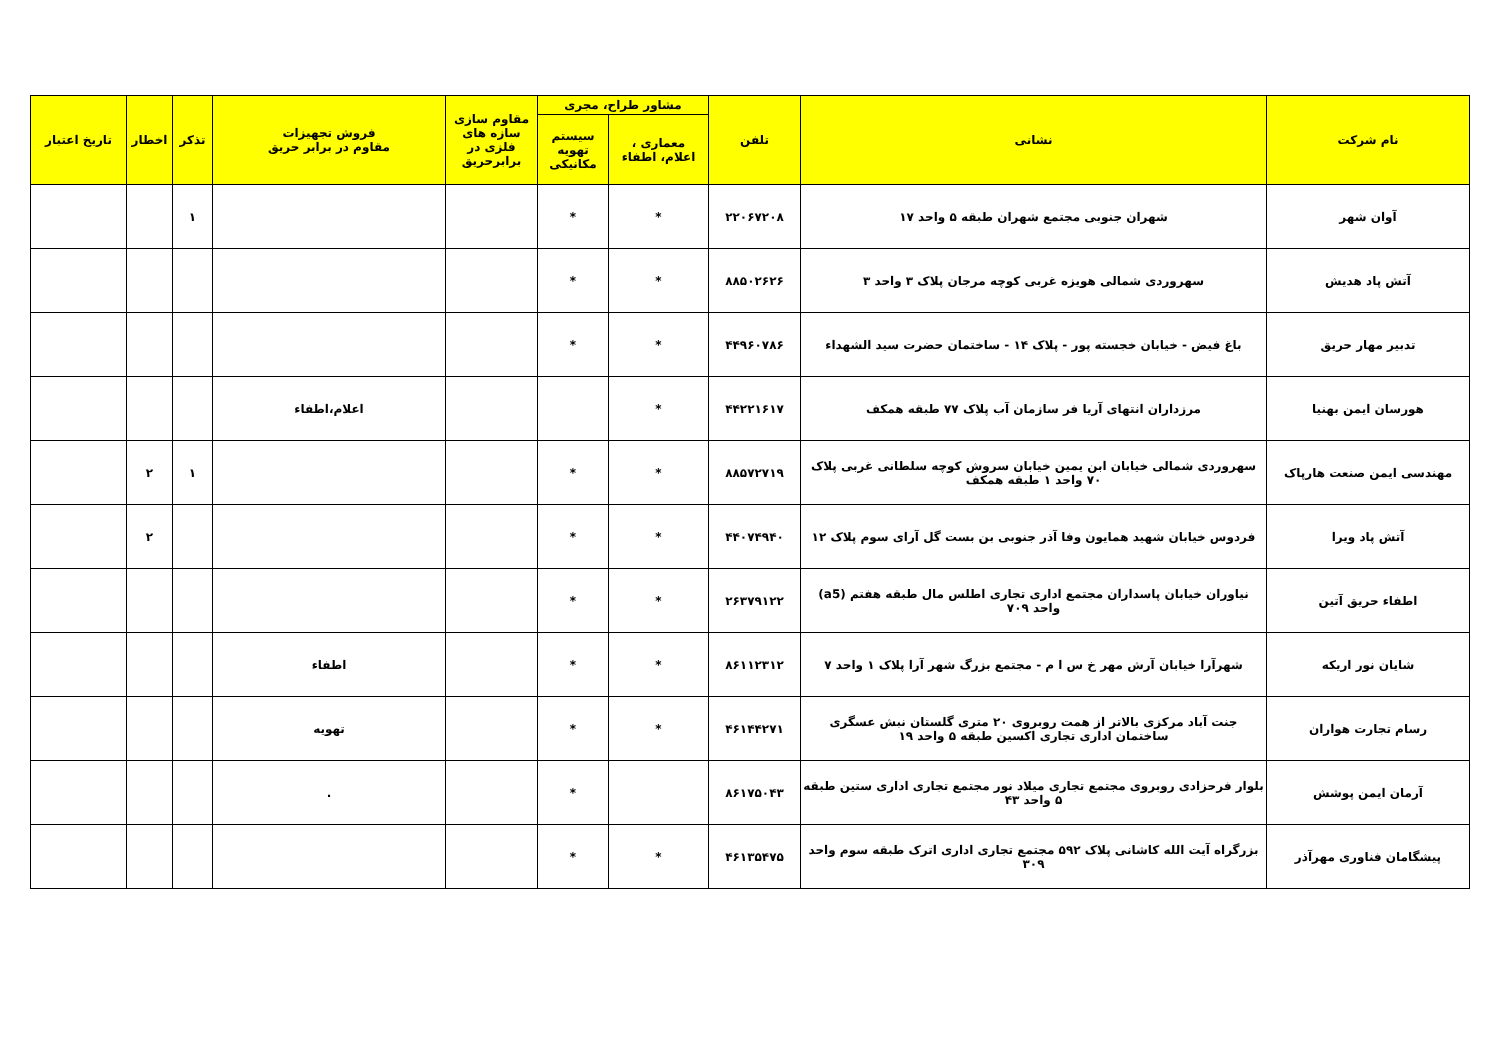| نام شرکت | نشانی | تلفن | مشاور طراح، مجری | | مقاوم سازی سازه های فلزی در برابرحریق | فروش تجهیزات مقاوم در برابر حریق | تذکر | اخطار | تاریخ اعتبار |
| --- | --- | --- | --- | --- | --- | --- | --- | --- | --- |
| | | | معماری ، اعلام، اطفاء | سیستم تهویه مکانیکی | | | | | |
| آوان شهر | شهران جنوبی مجتمع شهران طبقه ۵ واحد ۱۷ | ۲۲۰۶۷۲۰۸ | * | * | | | ۱ | | |
| آتش پاد هدیش | سهروردی شمالی هویزه غربی کوچه مرجان پلاک ۳ واحد ۳ | ۸۸۵۰۲۶۲۶ | * | * | | | | | |
| تدبیر مهار حریق | باغ فیض - خیابان خجسته پور - پلاک ۱۴ - ساختمان حضرت سید الشهداء | ۴۴۹۶۰۷۸۶ | * | * | | | | | |
| هورسان ایمن بهنیا | مرزداران انتهای آریا فر سازمان آب پلاک ۷۷ طبقه همکف | ۴۴۲۲۱۶۱۷ | * | | | اعلام،اطفاء | | | |
| مهندسی ایمن صنعت هارپاک | سهروردی شمالی خیابان ابن یمین خیابان سروش کوچه سلطانی غربی پلاک ۷۰ واحد ۱ طبقه همکف | ۸۸۵۷۲۷۱۹ | * | * | | | ۱ | ۲ | |
| آتش پاد ویرا | فردوس خیابان شهید همایون وفا آذر جنوبی بن بست گل آرای سوم پلاک ۱۲ | ۴۴۰۷۴۹۴۰ | * | * | | | | ۲ | |
| اطفاء حریق آتین | نیاوران خیابان پاسداران مجتمع اداری تجاری اطلس مال طبقه هفتم (a5) واحد ۷۰۹ | ۲۶۳۷۹۱۲۲ | * | * | | | | | |
| شایان نور اریکه | شهرآرا خیابان آرش مهر خ س ا م - مجتمع بزرگ شهر آرا پلاک ۱ واحد ۷ | ۸۶۱۱۲۳۱۲ | * | * | | اطفاء | | | |
| رسام تجارت هواران | جنت آباد مرکزی بالاتر از همت روبروی ۲۰ متری گلستان نبش عسگری ساختمان اداری تجاری اکسین طبقه ۵ واحد ۱۹ | ۴۶۱۴۴۲۷۱ | * | * | | تهویه | | | |
| آرمان ایمن پوشش | بلوار فرحزادی روبروی مجتمع تجاری میلاد نور مجتمع تجاری اداری ستین طبقه ۵ واحد ۴۳ | ۸۶۱۷۵۰۴۳ | | * | | . | | | |
| پیشگامان فناوری مهرآذر | بزرگراه آیت الله کاشانی پلاک ۵۹۲ مجتمع تجاری اداری اترک طبقه سوم واحد ۳۰۹ | ۴۶۱۳۵۴۷۵ | * | * | | | | | |